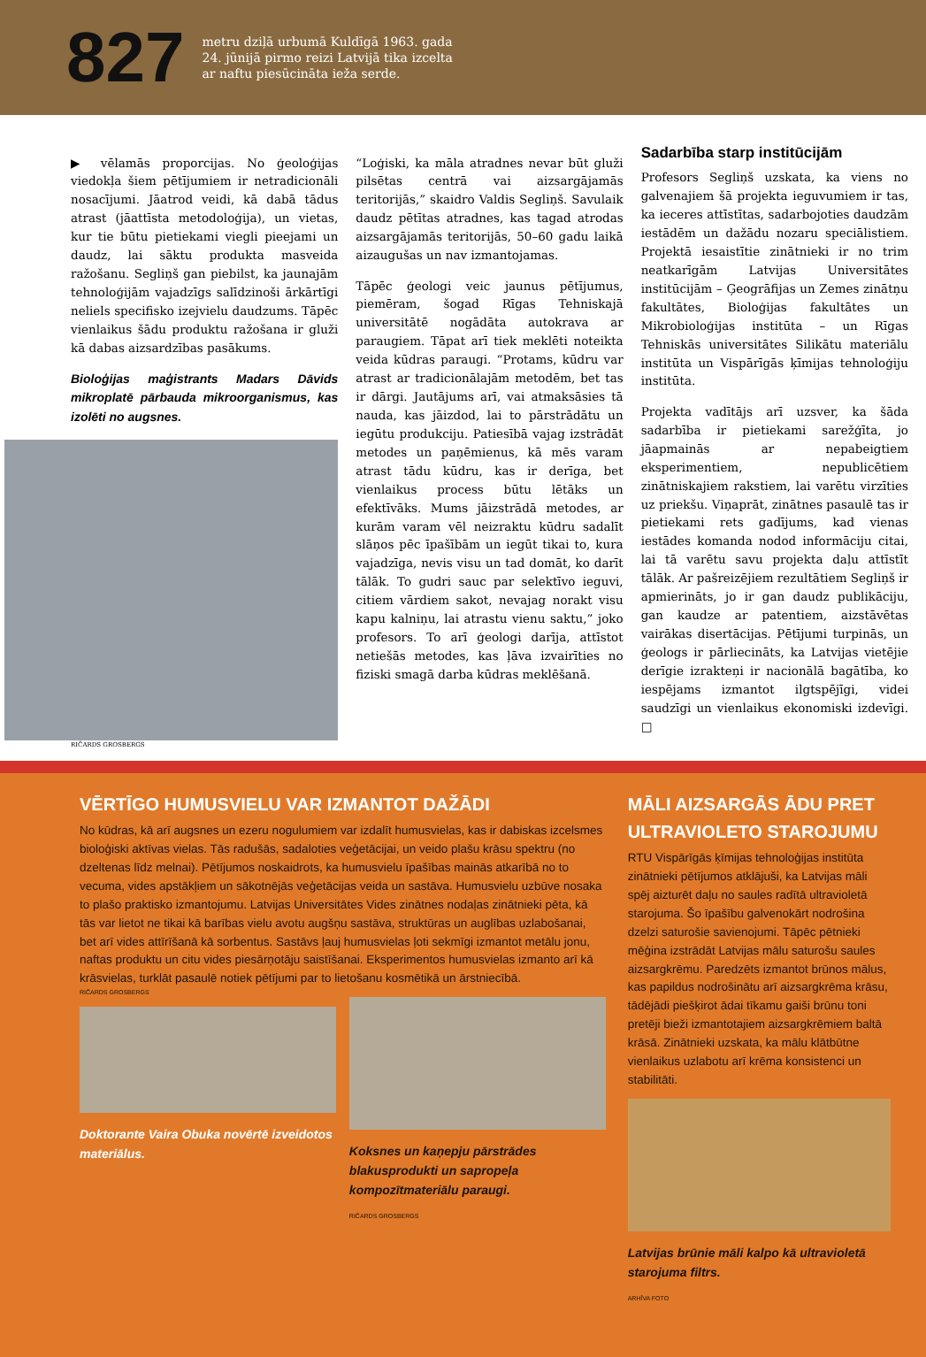827
metru dziļā urbumā Kuldīgā 1963. gada
24. jūnijā pirmo reizi Latvijā tika izcelta
ar naftu piesūcināta ieža serde.
▶ vēlamās proporcijas. No ģeoloģijas viedokļa šiem pētījumiem ir netradicionāli nosacījumi. Jāatrod veidi, kā dabā tādus atrast (jāattīsta metodoloģija), un vietas, kur tie būtu pietiekami viegli pieejami un daudz, lai sāktu produkta masveida ražošanu. Segliņš gan piebilst, ka jaunajām tehnoloģijām vajadzīgs salīdzinoši ārkārtīgi neliels specifisko izejvielu daudzums. Tāpēc vienlaikus šādu produktu ražošana ir gluži kā dabas aizsardzības pasākums.
Bioloģijas maģistrants Madars Dāvids mikroplatē pārbauda mikroorganismus, kas izolēti no augsnes.
RIČARDS GROSBERGS
“Loģiski, ka māla atradnes nevar būt gluži pilsētas centrā vai aizsargājamās teritorijās,” skaidro Valdis Segliņš. Savulaik daudz pētītas atradnes, kas tagad atrodas aizsargājamās teritorijās, 50–60 gadu laikā aizaugušas un nav izmantojamas.
Tāpēc ģeologi veic jaunus pētījumus, piemēram, šogad Rīgas Tehniskajā universitātē nogādāta autokrava ar paraugiem. Tāpat arī tiek meklēti noteikta veida kūdras paraugi. “Protams, kūdru var atrast ar tradicionālajām metodēm, bet tas ir dārgi. Jautājums arī, vai atmaksāsies tā nauda, kas jāizdod, lai to pārstrādātu un iegūtu produkciju. Patiesībā vajag izstrādāt metodes un paņēmienus, kā mēs varam atrast tādu kūdru, kas ir derīga, bet vienlaikus process būtu lētāks un efektīvāks. Mums jāizstrādā metodes, ar kurām varam vēl neizraktu kūdru sadalīt slāņos pēc īpašībām un iegūt tikai to, kura vajadzīga, nevis visu un tad domāt, ko darīt tālāk. To gudri sauc par selektīvo ieguvi, citiem vārdiem sakot, nevajag norakt visu kapu kalniņu, lai atrastu vienu saktu,” joko profesors. To arī ģeologi darīja, attīstot netiešās metodes, kas ļāva izvairīties no fiziski smagā darba kūdras meklēšanā.
Sadarbība starp institūcijām
Profesors Segliņš uzskata, ka viens no galvenajiem šā projekta ieguvumiem ir tas, ka ieceres attīstītas, sadarbojoties daudzām iestādēm un dažādu nozaru speciālistiem. Projektā iesaistītie zinātnieki ir no trim neatkarīgām Latvijas Universitātes institūcijām – Ģeogrāfijas un Zemes zinātņu fakultātes, Bioloģijas fakultātes un Mikrobioloģijas institūta – un Rīgas Tehniskās universitātes Silikātu materiālu institūta un Vispārīgās ķīmijas tehnoloģiju institūta.
Projekta vadītājs arī uzsver, ka šāda sadarbība ir pietiekami sarežģīta, jo jāapmainās ar nepabeigtiem eksperimentiem, nepublicētiem zinātniskajiem rakstiem, lai varētu virzīties uz priekšu. Viņaprāt, zinātnes pasaulē tas ir pietiekami rets gadījums, kad vienas iestādes komanda nodod informāciju citai, lai tā varētu savu projekta daļu attīstīt tālāk. Ar pašreizējiem rezultātiem Segliņš ir apmierināts, jo ir gan daudz publikāciju, gan kaudze ar patentiem, aizstāvētas vairākas disertācijas. Pētījumi turpinās, un ģeologs ir pārliecināts, ka Latvijas vietējie derīgie izrakteņi ir nacionālā bagātība, ko iespējams izmantot ilgtspējīgi, videi saudzīgi un vienlaikus ekonomiski izdevīgi. □
VĒRTĪGO HUMUSVIELU VAR IZMANTOT DAŽĀDI
No kūdras, kā arī augsnes un ezeru nogulumiem var izdalīt humusvielas, kas ir dabiskas izcelsmes bioloģiski aktīvas vielas. Tās radušās, sadaloties veģetācijai, un veido plašu krāsu spektru (no dzeltenas līdz melnai). Pētījumos noskaidrots, ka humusvielu īpašības mainās atkarībā no to vecuma, vides apstākļiem un sākotnējās veģetācijas veida un sastāva. Humusvielu uzbūve nosaka to plašo praktisko izmantojumu. Latvijas Universitātes Vides zinātnes nodaļas zinātnieki pēta, kā tās var lietot ne tikai kā barības vielu avotu augšņu sastāva, struktūras un auglības uzlabošanai, bet arī vides attīrīšanā kā sorbentus. Sastāvs ļauj humusvielas ļoti sekmīgi izmantot metālu jonu, naftas produktu un citu vides piesārņotāju saistīšanai. Eksperimentos humusvielas izmanto arī kā krāsvielas, turklāt pasaulē notiek pētījumi par to lietošanu kosmētikā un ārstniecībā.
RIČARDS GROSBERGS
Doktorante Vaira Obuka novērtē izveidotos materiālus.
Koksnes un kaņepju pārstrādes blakusprodukti un sapropeļa kompozītmateriālu paraugi.
RIČARDS GROSBERGS
MĀLI AIZSARGĀS ĀDU PRET ULTRAVIOLETO STAROJUMU
RTU Vispārīgās ķīmijas tehnoloģijas institūta zinātnieki pētījumos atklājuši, ka Latvijas māli spēj aizturēt daļu no saules radītā ultravioletā starojuma. Šo īpašību galvenokārt nodrošina dzelzi saturošie savienojumi. Tāpēc pētnieki mēģina izstrādāt Latvijas mālu saturošu saules aizsargkrēmu. Paredzēts izmantot brūnos mālus, kas papildus nodrošinātu arī aizsargkrēma krāsu, tādējādi piešķirot ādai tīkamu gaiši brūnu toni pretēji bieži izmantotajiem aizsargkrēmiem baltā krāsā. Zinātnieki uzskata, ka mālu klātbūtne vienlaikus uzlabotu arī krēma konsistenci un stabilitāti.
Latvijas brūnie māli kalpo kā ultravioletā starojuma filtrs.
ARHĪVA FOTO